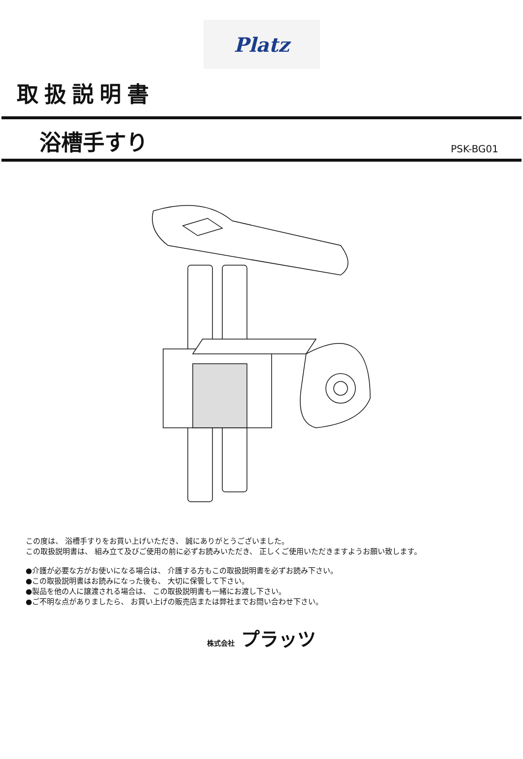Platz
取扱説明書
浴槽手すり
PSK-BG01
この度は、 浴槽手すりをお買い上げいただき、 誠にありがとうございました。
この取扱説明書は、 組み立て及びご使用の前に必ずお読みいただき、 正しくご使用いただきますようお願い致します。
●介護が必要な方がお使いになる場合は、 介護する方もこの取扱説明書を必ずお読み下さい。
●この取扱説明書はお読みになった後も、 大切に保管して下さい。
●製品を他の人に譲渡される場合は、 この取扱説明書も一緒にお渡し下さい。
●ご不明な点がありましたら、 お買い上げの販売店または弊社までお問い合わせ下さい。
株式会社 プラッツ